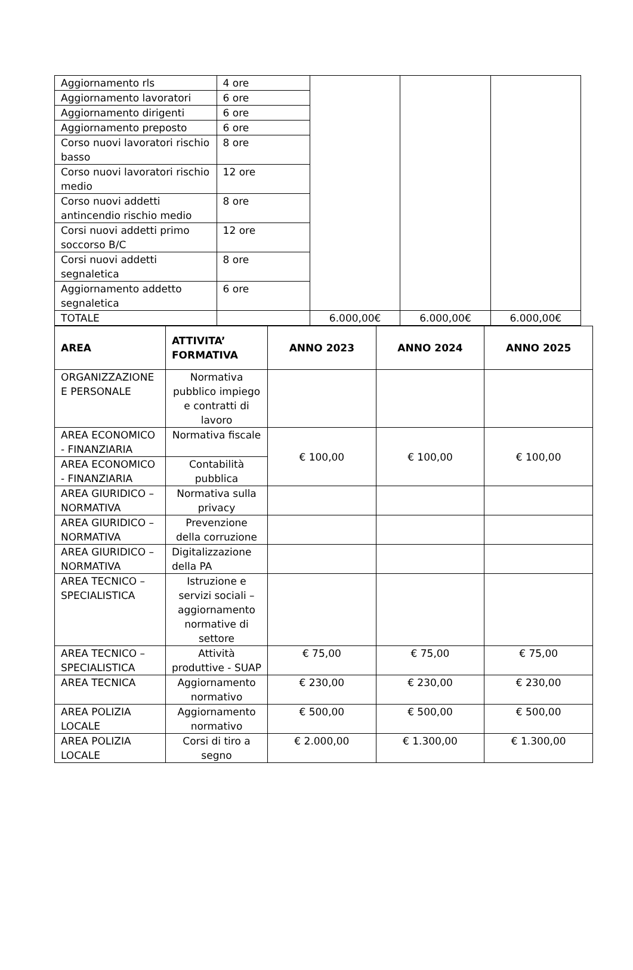| Aggiornamento rls | 4 ore | | | |
| Aggiornamento lavoratori | 6 ore | | | |
| Aggiornamento dirigenti | 6 ore | | | |
| Aggiornamento preposto | 6 ore | | | |
| Corso nuovi lavoratori rischio basso | 8 ore | | | |
| Corso nuovi lavoratori rischio medio | 12 ore | | | |
| Corso nuovi addetti antincendio rischio medio | 8 ore | | | |
| Corsi nuovi addetti primo soccorso B/C | 12 ore | | | |
| Corsi nuovi addetti segnaletica | 8 ore | | | |
| Aggiornamento addetto segnaletica | 6 ore | | | |
| TOTALE | | 6.000,00€ | 6.000,00€ | 6.000,00€ |
| AREA | ATTIVITA’ FORMATIVA | ANNO 2023 | ANNO 2024 | ANNO 2025 |
| --- | --- | --- | --- | --- |
| ORGANIZZAZIONE E PERSONALE | Normativa pubblico impiego e contratti di lavoro | | | |
| AREA ECONOMICO - FINANZIARIA | Normativa fiscale | € 100,00 | € 100,00 | € 100,00 |
| AREA ECONOMICO - FINANZIARIA | Contabilità pubblica | | | |
| AREA GIURIDICO – NORMATIVA | Normativa sulla privacy | | | |
| AREA GIURIDICO – NORMATIVA | Prevenzione della corruzione | | | |
| AREA GIURIDICO – NORMATIVA | Digitalizzazione della PA | | | |
| AREA TECNICO – SPECIALISTICA | Istruzione e servizi sociali – aggiornamento normative di settore | | | |
| AREA TECNICO – SPECIALISTICA | Attività produttive - SUAP | € 75,00 | € 75,00 | € 75,00 |
| AREA TECNICA | Aggiornamento normativo | € 230,00 | € 230,00 | € 230,00 |
| AREA POLIZIA LOCALE | Aggiornamento normativo | € 500,00 | € 500,00 | € 500,00 |
| AREA POLIZIA LOCALE | Corsi di tiro a segno | € 2.000,00 | € 1.300,00 | € 1.300,00 |